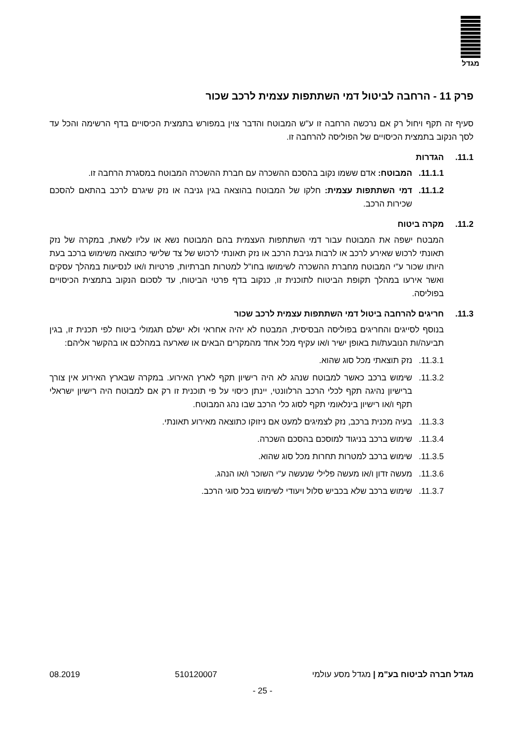מגדל
פרק 11 - הרחבה לביטול דמי השתתפות עצמית לרכב שכור
סעיף זה תקף ויחול רק אם נרכשה הרחבה זו ע"ש המבוטח והדבר צוין במפורש בתמצית הכיסויים בדף הרשימה והכל עד לסך הנקוב בתמצית הכיסויים של הפוליסה להרחבה זו.
11.1. הגדרות
11.1.1.
המבוטח: אדם ששמו נקוב בהסכם ההשכרה עם חברת ההשכרה המבוטח במסגרת הרחבה זו.
11.1.2.
דמי השתתפות עצמית: חלקו של המבוטח בהוצאה בגין גניבה או נזק שיגרם לרכב בהתאם להסכם שכירות הרכב.
11.2. מקרה ביטוח
המבטח ישפה את המבוטח עבור דמי השתתפות העצמית בהם המבוטח נשא או עליו לשאת, במקרה של נזק תאונתי לרכוש שאירע לרכב או לרבות גניבת הרכב או נזק תאונתי לרכוש של צד שלישי כתוצאה משימוש ברכב בעת היותו שכור ע"י המבוטח מחברת ההשכרה לשימושו בחו"ל למטרות חברתיות, פרטיות ו/או לנסיעות במהלך עסקים ואשר אירעו במהלך תקופת הביטוח לתוכנית זו, כנקוב בדף פרטי הביטוח, עד לסכום הנקוב בתמצית הכיסויים בפוליסה.
11.3. חריגים להרחבה ביטול דמי השתתפות עצמית לרכב שכור
בנוסף לסייגים והחריגים בפוליסה הבסיסית, המבטח לא יהיה אחראי ולא ישלם תגמולי ביטוח לפי תכנית זו, בגין תביעה/ות הנובעת/ות באופן ישיר ו/או עקיף מכל אחד מהמקרים הבאים או שארעה במהלכם או בהקשר אליהם:
11.3.1.
נזק תוצאתי מכל סוג שהוא.
11.3.2.
שימוש ברכב כאשר למבוטח שנהג לא היה רישיון תקף לארץ האירוע. במקרה שבארץ האירוע אין צורך ברישיון נהיגה תקף לכלי הרכב הרלוונטי, יינתן כיסוי על פי תוכנית זו רק אם למבוטח היה רישיון ישראלי תקף ו/או רישיון בינלאומי תקף לסוג כלי הרכב שבו נהג המבוטח.
11.3.3.
בעיה מכנית ברכב, נזק לצמיגים למעט אם ניזוקו כתוצאה מאירוע תאונתי.
11.3.4.
שימוש ברכב בניגוד למוסכם בהסכם השכרה.
11.3.5.
שימוש ברכב למטרות תחרות מכל סוג שהוא.
11.3.6.
מעשה זדון ו/או מעשה פלילי שנעשה ע"י השוכר ו/או הנהג.
11.3.7.
שימוש ברכב שלא בכביש סלול ויעודי לשימוש בכל סוגי הרכב.
מגדל חברה לביטוח בע"מ | מגדל מסע עולמי 510120007 08.2019
- 25 -